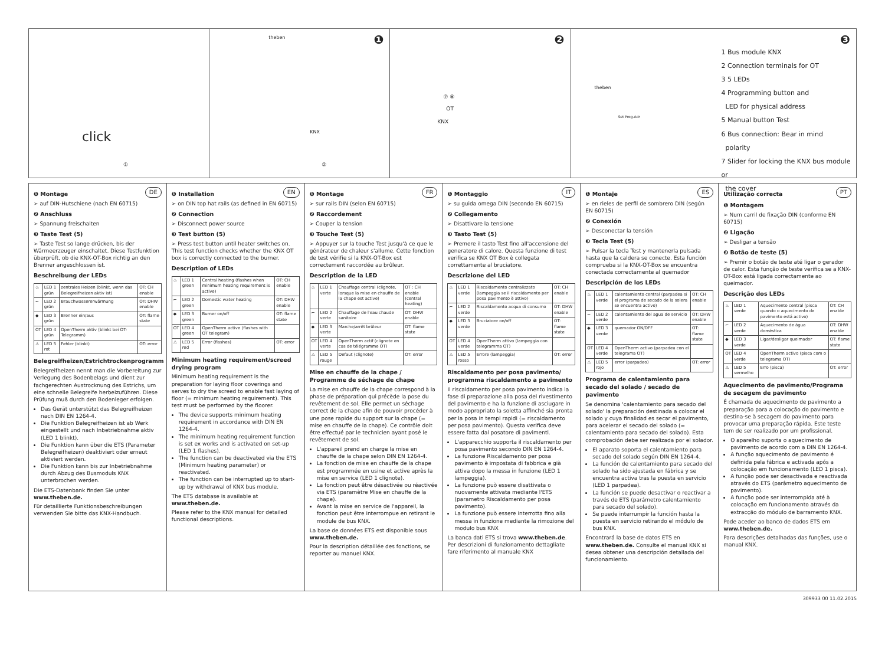click
①
theben
KNX
②
❶
⑦ ⑧
OT
KNX
❷
theben
Set Prog.Adr
1 Bus module KNX
2 Connection terminals for OT
3 5 LEDs
4 Programming button and
LED for physical address
5 Manual button Test
6 Bus connection: Bear in mind
polarity
7 Slider for locking the KNX bus module or
the cover
❸
DE
❶ Montage
➢ auf DIN-Hutschiene (nach EN 60715)
❷ Anschluss
➢ Spannung freischalten
❸ Taste Test (5)
➢ Taste Test so lange drücken, bis der Wärmeerzeuger einschaltet. Diese Testfunktion überprüft, ob die KNX-OT-Box richtig an den Brenner angeschlossen ist.
Beschreibung der LEDs
| ♨ | LED 1 grün | zentrales Heizen (blinkt, wenn das Belegreifheizen aktiv ist) | OT: CH enable |
| ⌐ | LED 2 grün | Brauchwassererwärmung | OT: DHW enable |
| ◆ | LED 3 grün | Brenner ein/aus | OT: flame state |
| OT | LED 4 grün | OpenTherm aktiv (blinkt bei OT-Telegramm) | |
| ⚠ | LED 5 rot | Fehler (blinkt) | OT: error |
Belegreifheizen/Estrichtrockenprogramm
Belegreifheizen nennt man die Vorbereitung zur Verlegung des Bodenbelags und dient zur fachgerechten Austrocknung des Estrichs, um eine schnelle Belegreife herbeizuführen. Diese Prüfung muß durch den Bodenleger erfolgen.
Das Gerät unterstützt das Belegreifheizen nach DIN EN 1264-4.
Die Funktion Belegreifheizen ist ab Werk eingestellt und nach Inbetriebnahme aktiv (LED 1 blinkt).
Die Funktion kann über die ETS (Parameter Belegreifheizen) deaktiviert oder erneut aktiviert werden.
Die Funktion kann bis zur Inbetriebnahme durch Abzug des Busmoduls KNX unterbrochen werden.
Die ETS-Datenbank finden Sie unter www.theben.de.
Für detaillierte Funktionsbeschreibungen verwenden Sie bitte das KNX-Handbuch.
EN
❶ Installation
➢ on DIN top hat rails (as defined in EN 60715)
❷ Connection
➢ Disconnect power source
❸ Test button (5)
➢ Press test button until heater switches on. This test function checks whether the KNX OT box is correctly connected to the burner.
Description of LEDs
| ♨ | LED 1 green | Central heating (flashes when minimum heating requirement is active) | OT: CH enable |
| ⌐ | LED 2 green | Domestic water heating | OT: DHW enable |
| ◆ | LED 3 green | Burner on/off | OT: flame state |
| OT | LED 4 green | OpenTherm active (flashes with OT telegram) | |
| ⚠ | LED 5 red | Error (flashes) | OT: error |
Minimum heating requirement/screed drying program
Minimum heating requirement is the preparation for laying floor coverings and serves to dry the screed to enable fast laying of floor (= minimum heating requirement). This test must be performed by the floorer.
The device supports minimum heating requirement in accordance with DIN EN 1264-4.
The minimum heating requirement function is set ex works and is activated on set-up (LED 1 flashes).
The function can be deactivated via the ETS (Minimum heating parameter) or reactivated.
The function can be interrupted up to start-up by withdrawal of KNX bus module.
The ETS database is available at www.theben.de.
Please refer to the KNX manual for detailed functional descriptions.
FR
❶ Montage
➢ sur rails DIN (selon EN 60715)
❷ Raccordement
➢ Couper la tension
❸ Touche Test (5)
➢ Appuyer sur la touche Test jusqu'à ce que le générateur de chaleur s'allume. Cette fonction de test vérifie si la KNX-OT-Box est correctement raccordée au brûleur.
Description de la LED
| ♨ | LED 1 verte | Chauffage central (clignote, lorsque la mise en chauffe de la chape est active) | OT : CH enable (central heating) |
| ⌐ | LED 2 verte | Chauffage de l'eau chaude sanitaire | OT: DHW enable |
| ◆ | LED 3 verte | Marche/arrêt brûleur | OT: flame state |
| OT | LED 4 verte | OpenTherm actif (clignote en cas de télégramme OT) | |
| ⚠ | LED 5 rouge | Defaut (clignote) | OT: error |
Mise en chauffe de la chape / Programme de séchage de chape
La mise en chauffe de la chape correspond à la phase de préparation qui précède la pose du revêtement de sol. Elle permet un séchage correct de la chape afin de pouvoir procéder à une pose rapide du support sur la chape (= mise en chauffe de la chape). Ce contrôle doit être effectué par le technicien ayant posé le revêtement de sol.
L'appareil prend en charge la mise en chauffe de la chape selon DIN EN 1264-4.
La fonction de mise en chauffe de la chape est programmée en usine et active après la mise en service (LED 1 clignote).
La fonction peut être désactivée ou réactivée via ETS (paramètre Mise en chauffe de la chape).
Avant la mise en service de l'appareil, la fonction peut être interrompue en retirant le module de bus KNX.
La base de données ETS est disponible sous www.theben.de.
Pour la description détaillée des fonctions, se reporter au manuel KNX.
IT
❶ Montaggio
➢ su guida omega DIN (secondo EN 60715)
❷ Collegamento
➢ Disattivare la tensione
❸ Tasto Test (5)
➢ Premere il tasto Test fino all'accensione del generatore di calore. Questa funzione di test verifica se KNX OT Box è collegata correttamente al bruciatore.
Descrizione del LED
| ♨ | LED 1 verde | Riscaldamento centralizzato (lampeggia se il riscaldamento per posa pavimento è attivo) | OT: CH enable |
| ⌐ | LED 2 verde | Riscaldamento acqua di consumo | OT: DHW enable |
| ◆ | LED 3 verde | Bruciatore on/off | OT: flame state |
| OT | LED 4 verde | OpenTherm attivo (lampeggia con telegramma OT) | |
| ⚠ | LED 5 rosso | Errore (lampeggia) | OT: error |
Riscaldamento per posa pavimento/ programma riscaldamento a pavimento
Il riscaldamento per posa pavimento indica la fase di preparazione alla posa del rivestimento del pavimento e ha la funzione di asciugare in modo appropriato la soletta affinché sia pronta per la posa in tempi rapidi (= riscaldamento per posa pavimento). Questa verifica deve essere fatta dal posatore di pavimenti.
L'apparecchio supporta il riscaldamento per posa pavimento secondo DIN EN 1264-4.
La funzione Riscaldamento per posa pavimento è impostata di fabbrica e già attiva dopo la messa in funzione (LED 1 lampeggia).
La funzione può essere disattivata o nuovamente attivata mediante l'ETS (parametro Riscaldamento per posa pavimento).
La funzione può essere interrotta fino alla messa in funzione mediante la rimozione del modulo bus KNX
La banca dati ETS si trova www.theben.de. Per descrizioni di funzionamento dettagliate fare riferimento al manuale KNX
ES
❶ Montaje
➢ en rieles de perfil de sombrero DIN (según EN 60715)
❷ Conexión
➢ Desconectar la tensión
❸ Tecla Test (5)
➢ Pulsar la tecla Test y mantenerla pulsada hasta que la caldera se conecte. Esta función comprueba si la KNX-OT-Box se encuentra conectada correctamente al quemador
Descripción de los LEDs
| ♨ | LED 1 verde | calentamiento central (parpadea si el programa de secado de la solera se encuentra activo) | OT: CH enable |
| ⌐ | LED 2 verde | calentamiento del agua de servicio | OT: DHW enable |
| ◆ | LED 3 verde | quemador ON/OFF | OT: flame state |
| OT | LED 4 verde | OpenTherm activo (parpadea con el telegrama OT) | |
| ⚠ | LED 5 rojo | error (parpadeo) | OT: error |
Programa de calentamiento para secado del solado / secado de pavimento
Se denomina 'calentamiento para secado del solado' la preparación destinada a colocar el solado y cuya finalidad es secar el pavimento, para acelerar el secado del solado (= calentamiento para secado del solado). Esta comprobación debe ser realizada por el solador.
El aparato soporta el calentamiento para secado del solado según DIN EN 1264-4.
La función de calentamiento para secado del solado ha sido ajustada en fábrica y se encuentra activa tras la puesta en servicio (LED 1 parpadea).
La función se puede desactivar o reactivar a través de ETS (parámetro calentamiento para secado del solado).
Se puede interrumpir la función hasta la puesta en servicio retirando el módulo de bus KNX.
Encontrará la base de datos ETS en www.theben.de. Consulte el manual KNX si desea obtener una descripción detallada del funcionamiento.
PT
Utilização correcta
❶ Montagem
➢ Num carril de fixação DIN (conforme EN 60715)
❷ Ligação
➢ Desligar a tensão
❸ Botão de teste (5)
➢ Premir o botão de teste até ligar o gerador de calor. Esta função de teste verifica se a KNX-OT-Box está ligada correctamente ao queimador.
Descrição dos LEDs
| ♨ | LED 1 verde | Aquecimento central (pisca quando o aquecimento de pavimento está activo) | OT: CH enable |
| ⌐ | LED 2 verde | Aquecimento de água doméstica | OT: DHW enable |
| ◆ | LED 3 verde | Ligar/desligar queimador | OT: flame state |
| OT | LED 4 verde | OpenTherm activo (pisca com o telegrama OT) | |
| ⚠ | LED 5 vermelho | Erro (pisca) | OT: error |
Aquecimento de pavimento/Programa de secagem de pavimento
É chamada de aquecimento de pavimento a preparação para a colocação do pavimento e destina-se à secagem do pavimento para provocar uma preparação rápida. Este teste tem de ser realizado por um profissional.
O aparelho suporta o aquecimento de pavimento de acordo com a DIN EN 1264-4.
A função aquecimento de pavimento é definida pela fábrica e activada após a colocação em funcionamento (LED 1 pisca).
A função pode ser desactivada e reactivada através do ETS (parâmetro aquecimento de pavimento).
A função pode ser interrompida até à colocação em funcionamento através da extracção do módulo de barramento KNX.
Pode aceder ao banco de dados ETS em www.theben.de.
Para descrições detalhadas das funções, use o manual KNX.
309933 00 11.02.2015